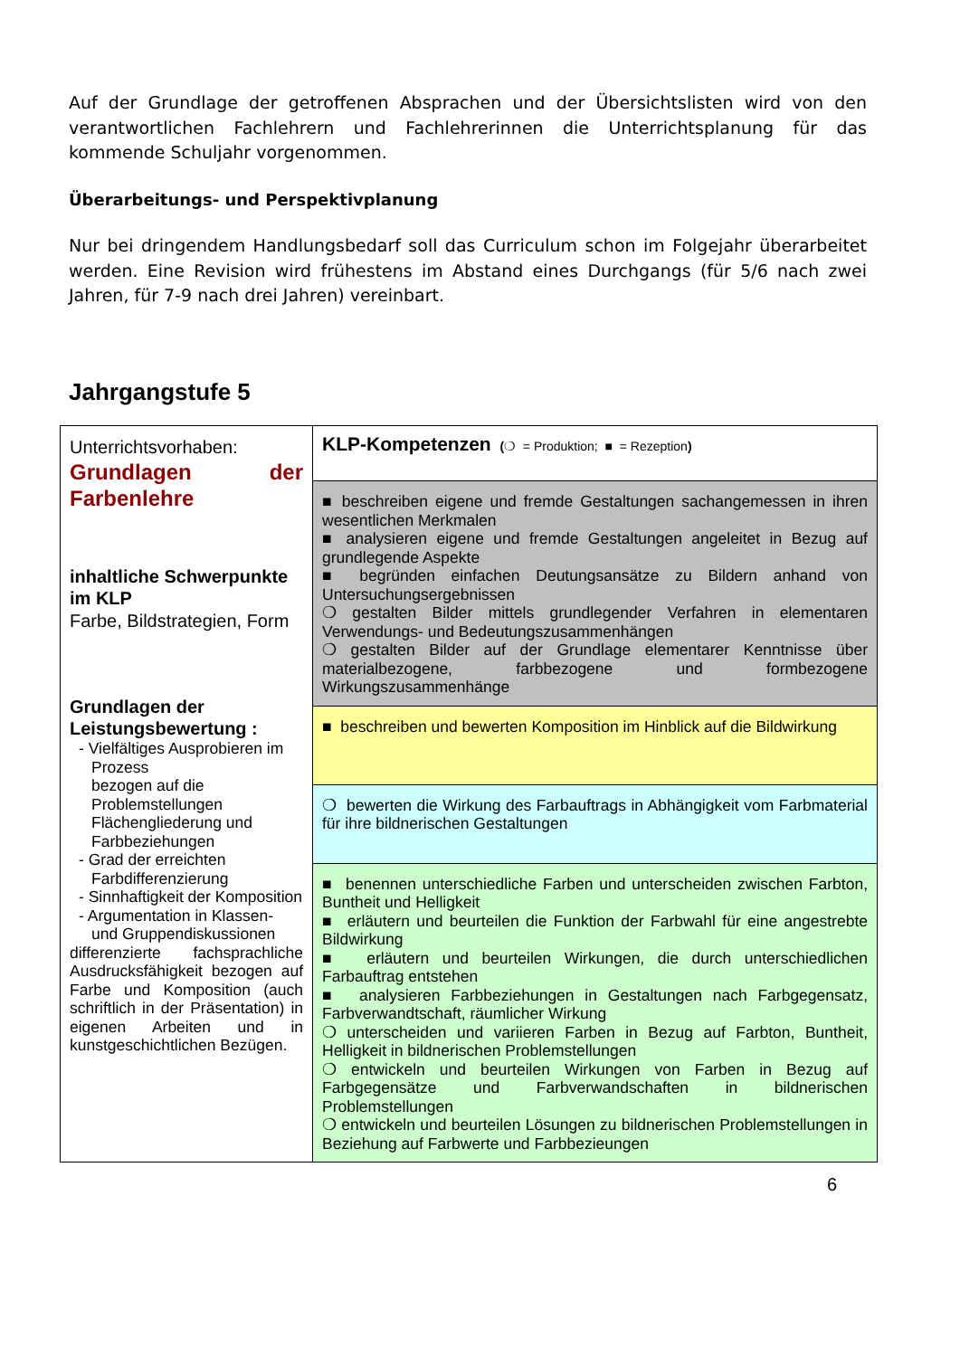Auf der Grundlage der getroffenen Absprachen und der Übersichtslisten wird von den verantwortlichen Fachlehrern und Fachlehrerinnen die Unterrichtsplanung für das kommende Schuljahr vorgenommen.
Überarbeitungs- und Perspektivplanung
Nur bei dringendem Handlungsbedarf soll das Curriculum schon im Folgejahr überarbeitet werden. Eine Revision wird frühestens im Abstand eines Durchgangs (für 5/6 nach zwei Jahren, für 7-9 nach drei Jahren) vereinbart.
Jahrgangstufe 5
| Unterrichtsvorhaben: Grundlagen der Farbenlehre inhaltliche Schwerpunkte im KLP Farbe, Bildstrategien, Form Grundlagen der Leistungsbewertung : - Vielfältiges Ausprobieren im Prozess bezogen auf die Problemstellungen Flächengliederung und Farbbeziehungen - Grad der erreichten Farbdifferenzierung - Sinnhaftigkeit der Komposition - Argumentation in Klassen- und Gruppendiskussionen differenzierte fachsprachliche Ausdrucksfähigkeit bezogen auf Farbe und Komposition (auch schriftlich in der Präsentation) in eigenen Arbeiten und in kunstgeschichtlichen Bezügen. | KLP-Kompetenzen ( ❍ = Produktion; ■ = Rezeption ) |
| | ■ beschreiben eigene und fremde Gestaltungen sachangemessen in ihren wesentlichen Merkmalen ■ analysieren eigene und fremde Gestaltungen angeleitet in Bezug auf grundlegende Aspekte ■ begründen einfachen Deutungsansätze zu Bildern anhand von Untersuchungsergebnissen ❍ gestalten Bilder mittels grundlegender Verfahren in elementaren Verwendungs- und Bedeutungszusammenhängen ❍ gestalten Bilder auf der Grundlage elementarer Kenntnisse über materialbezogene, farbbezogene und formbezogene Wirkungszusammenhänge |
| | ■ beschreiben und bewerten Komposition im Hinblick auf die Bildwirkung |
| | ❍ bewerten die Wirkung des Farbauftrags in Abhängigkeit vom Farbmaterial für ihre bildnerischen Gestaltungen |
| | ■ benennen unterschiedliche Farben und unterscheiden zwischen Farbton, Buntheit und Helligkeit ■ erläutern und beurteilen die Funktion der Farbwahl für eine angestrebte Bildwirkung ■ erläutern und beurteilen Wirkungen, die durch unterschiedlichen Farbauftrag entstehen ■ analysieren Farbbeziehungen in Gestaltungen nach Farbgegensatz, Farbverwandtschaft, räumlicher Wirkung ❍ unterscheiden und variieren Farben in Bezug auf Farbton, Buntheit, Helligkeit in bildnerischen Problemstellungen ❍ entwickeln und beurteilen Wirkungen von Farben in Bezug auf Farbgegensätze und Farbverwandschaften in bildnerischen Problemstellungen ❍ entwickeln und beurteilen Lösungen zu bildnerischen Problemstellungen in Beziehung auf Farbwerte und Farbbezieungen |
6